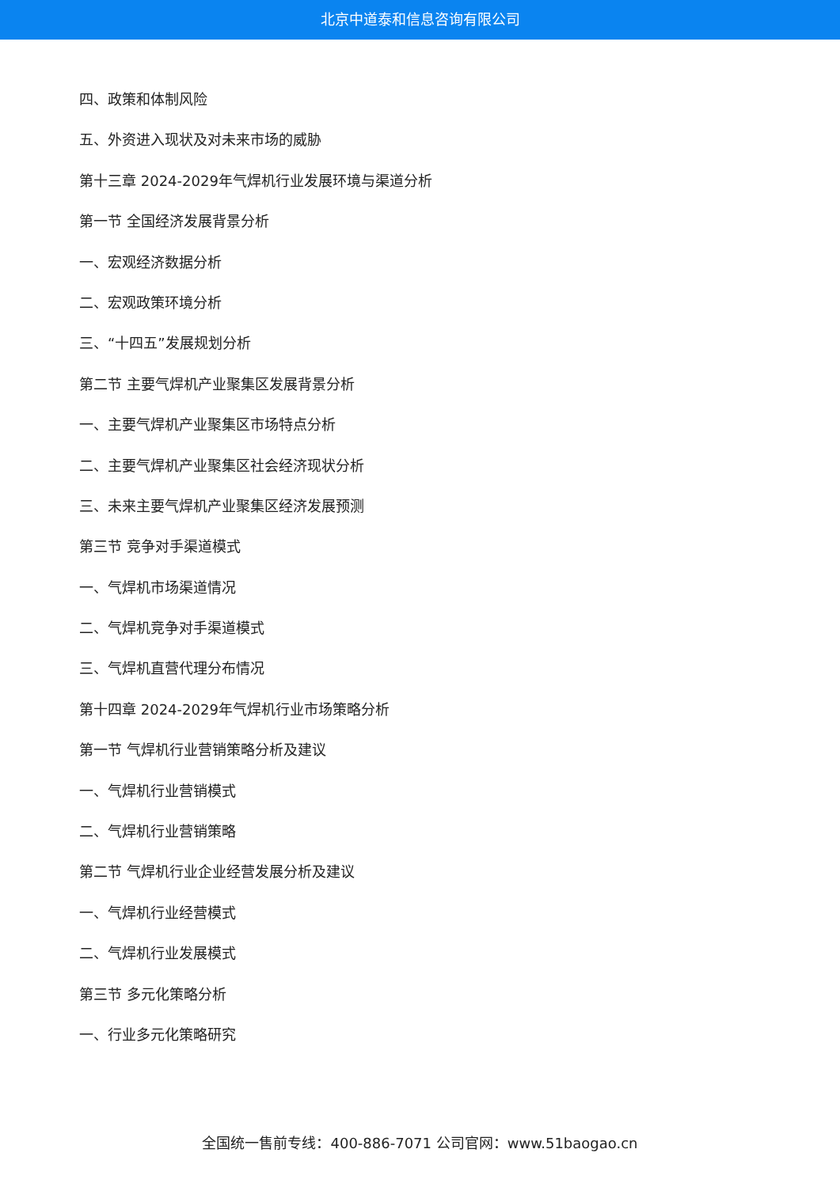北京中道泰和信息咨询有限公司
四、政策和体制风险
五、外资进入现状及对未来市场的威胁
第十三章 2024-2029年气焊机行业发展环境与渠道分析
第一节 全国经济发展背景分析
一、宏观经济数据分析
二、宏观政策环境分析
三、“十四五”发展规划分析
第二节 主要气焊机产业聚集区发展背景分析
一、主要气焊机产业聚集区市场特点分析
二、主要气焊机产业聚集区社会经济现状分析
三、未来主要气焊机产业聚集区经济发展预测
第三节 竞争对手渠道模式
一、气焊机市场渠道情况
二、气焊机竞争对手渠道模式
三、气焊机直营代理分布情况
第十四章 2024-2029年气焊机行业市场策略分析
第一节 气焊机行业营销策略分析及建议
一、气焊机行业营销模式
二、气焊机行业营销策略
第二节 气焊机行业企业经营发展分析及建议
一、气焊机行业经营模式
二、气焊机行业发展模式
第三节 多元化策略分析
一、行业多元化策略研究
全国统一售前专线：400-886-7071 公司官网：www.51baogao.cn